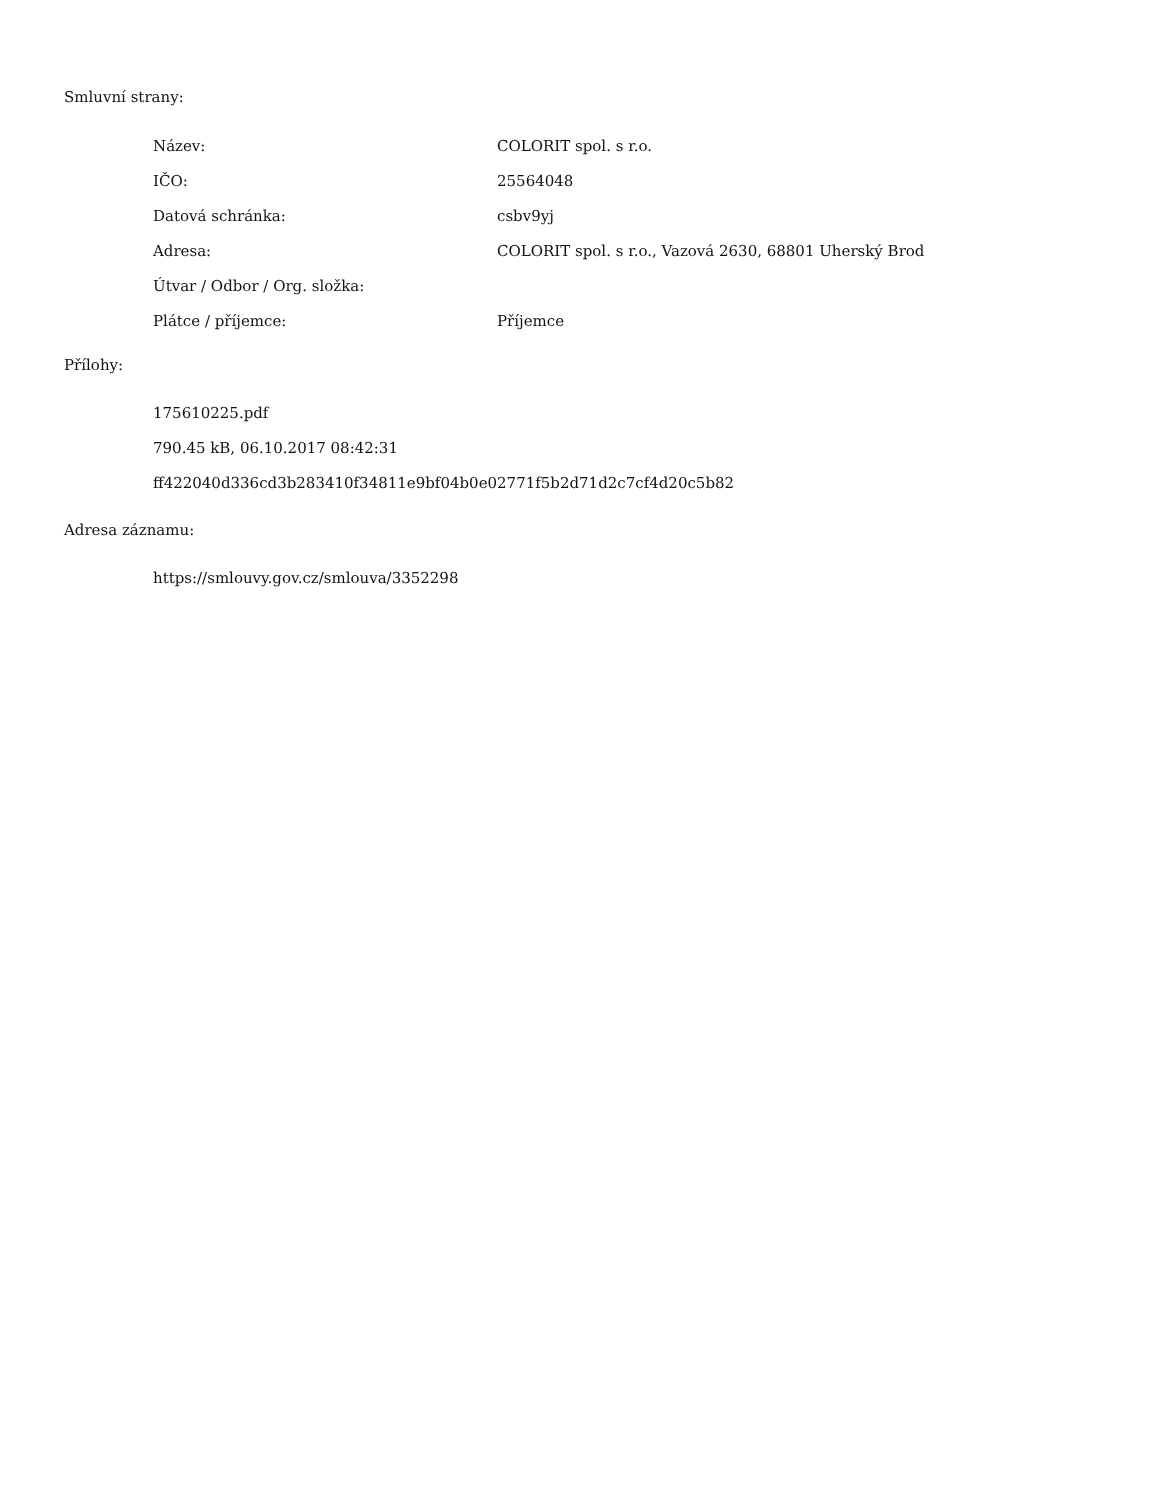Smluvní strany:
| Název: | COLORIT spol. s r.o. |
| IČO: | 25564048 |
| Datová schránka: | csbv9yj |
| Adresa: | COLORIT spol. s r.o., Vazová 2630, 68801 Uherský Brod |
| Útvar / Odbor / Org. složka: | |
| Plátce / příjemce: | Příjemce |
Přílohy:
175610225.pdf
790.45 kB, 06.10.2017 08:42:31
ff422040d336cd3b283410f34811e9bf04b0e02771f5b2d71d2c7cf4d20c5b82
Adresa záznamu:
https://smlouvy.gov.cz/smlouva/3352298